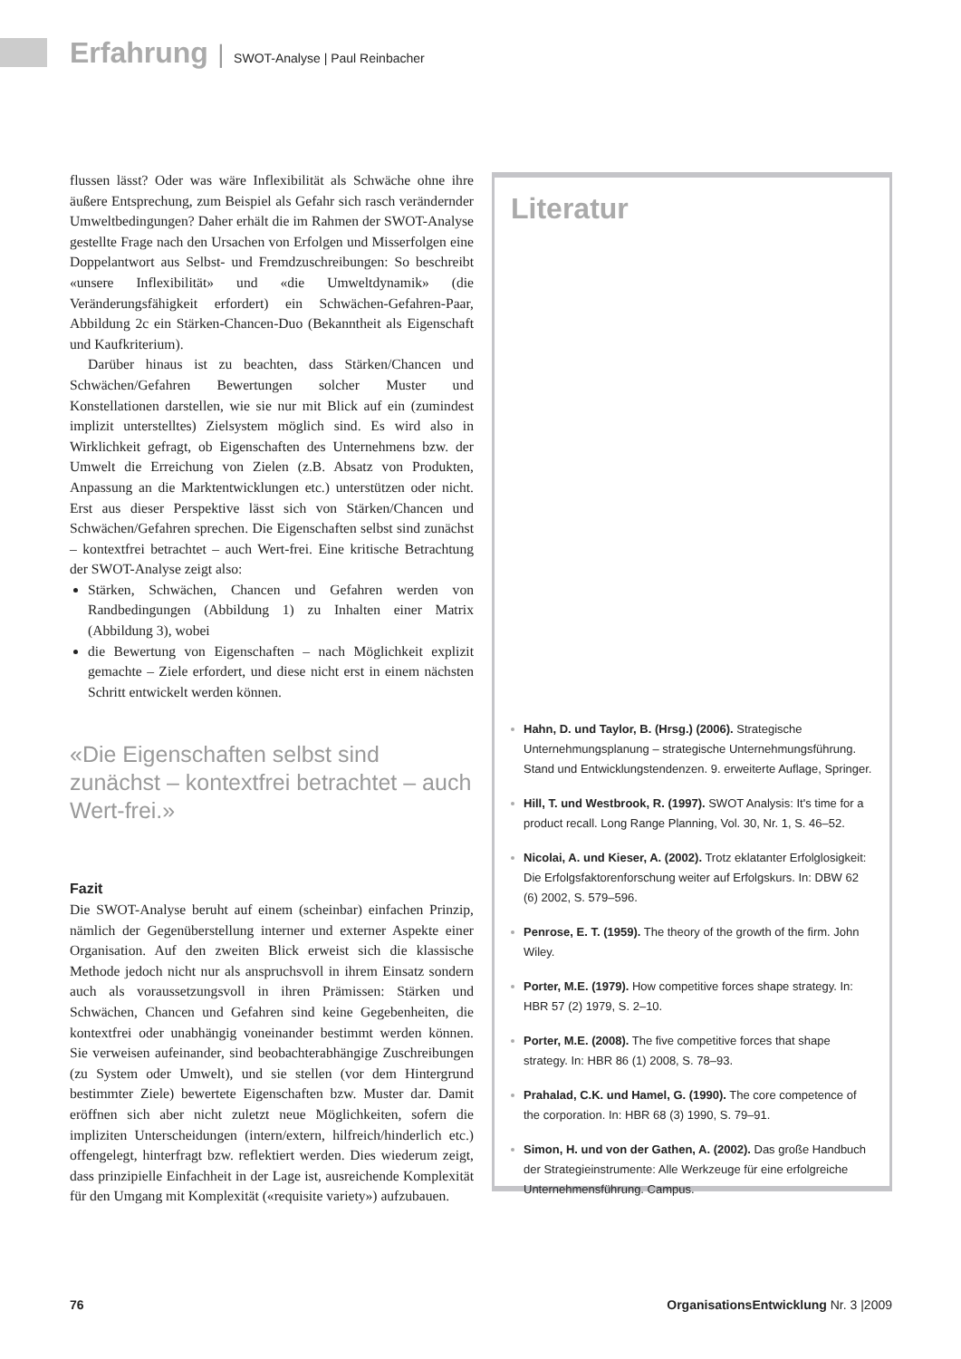Erfahrung | SWOT-Analyse | Paul Reinbacher
flussen lässt? Oder was wäre Inflexibilität als Schwäche ohne ihre äußere Entsprechung, zum Beispiel als Gefahr sich rasch verändernder Umweltbedingungen? Daher erhält die im Rahmen der SWOT-Analyse gestellte Frage nach den Ursachen von Erfolgen und Misserfolgen eine Doppelantwort aus Selbst- und Fremdzuschreibungen: So beschreibt «unsere Inflexibilität» und «die Umweltdynamik» (die Veränderungsfähigkeit erfordert) ein Schwächen-Gefahren-Paar, Abbildung 2c ein Stärken-Chancen-Duo (Bekanntheit als Eigenschaft und Kaufkriterium).
Darüber hinaus ist zu beachten, dass Stärken/Chancen und Schwächen/Gefahren Bewertungen solcher Muster und Konstellationen darstellen, wie sie nur mit Blick auf ein (zumindest implizit unterstelltes) Zielsystem möglich sind. Es wird also in Wirklichkeit gefragt, ob Eigenschaften des Unternehmens bzw. der Umwelt die Erreichung von Zielen (z.B. Absatz von Produkten, Anpassung an die Marktentwicklungen etc.) unterstützen oder nicht. Erst aus dieser Perspektive lässt sich von Stärken/Chancen und Schwächen/Gefahren sprechen. Die Eigenschaften selbst sind zunächst – kontextfrei betrachtet – auch Wert-frei. Eine kritische Betrachtung der SWOT-Analyse zeigt also:
Stärken, Schwächen, Chancen und Gefahren werden von Randbedingungen (Abbildung 1) zu Inhalten einer Matrix (Abbildung 3), wobei
die Bewertung von Eigenschaften – nach Möglichkeit explizit gemachte – Ziele erfordert, und diese nicht erst in einem nächsten Schritt entwickelt werden können.
«Die Eigenschaften selbst sind zunächst – kontextfrei betrachtet – auch Wert-frei.»
Fazit
Die SWOT-Analyse beruht auf einem (scheinbar) einfachen Prinzip, nämlich der Gegenüberstellung interner und externer Aspekte einer Organisation. Auf den zweiten Blick erweist sich die klassische Methode jedoch nicht nur als anspruchsvoll in ihrem Einsatz sondern auch als voraussetzungsvoll in ihren Prämissen: Stärken und Schwächen, Chancen und Gefahren sind keine Gegebenheiten, die kontextfrei oder unabhängig voneinander bestimmt werden können. Sie verweisen aufeinander, sind beobachterabhängige Zuschreibungen (zu System oder Umwelt), und sie stellen (vor dem Hintergrund bestimmter Ziele) bewertete Eigenschaften bzw. Muster dar. Damit eröffnen sich aber nicht zuletzt neue Möglichkeiten, sofern die impliziten Unterscheidungen (intern/extern, hilfreich/hinderlich etc.) offengelegt, hinterfragt bzw. reflektiert werden. Dies wiederum zeigt, dass prinzipielle Einfachheit in der Lage ist, ausreichende Komplexität für den Umgang mit Komplexität («requisite variety») aufzubauen.
Literatur
Hahn, D. und Taylor, B. (Hrsg.) (2006). Strategische Unternehmungsplanung – strategische Unternehmungsführung. Stand und Entwicklungstendenzen. 9. erweiterte Auflage, Springer.
Hill, T. und Westbrook, R. (1997). SWOT Analysis: It's time for a product recall. Long Range Planning, Vol. 30, Nr. 1, S. 46–52.
Nicolai, A. und Kieser, A. (2002). Trotz eklatanter Erfolglosigkeit: Die Erfolgsfaktorenforschung weiter auf Erfolgskurs. In: DBW 62 (6) 2002, S. 579–596.
Penrose, E. T. (1959). The theory of the growth of the firm. John Wiley.
Porter, M.E. (1979). How competitive forces shape strategy. In: HBR 57 (2) 1979, S. 2–10.
Porter, M.E. (2008). The five competitive forces that shape strategy. In: HBR 86 (1) 2008, S. 78–93.
Prahalad, C.K. und Hamel, G. (1990). The core competence of the corporation. In: HBR 68 (3) 1990, S. 79–91.
Simon, H. und von der Gathen, A. (2002). Das große Handbuch der Strategieinstrumente: Alle Werkzeuge für eine erfolgreiche Unternehmensführung. Campus.
76 OrganisationsEntwicklung Nr. 3 |2009